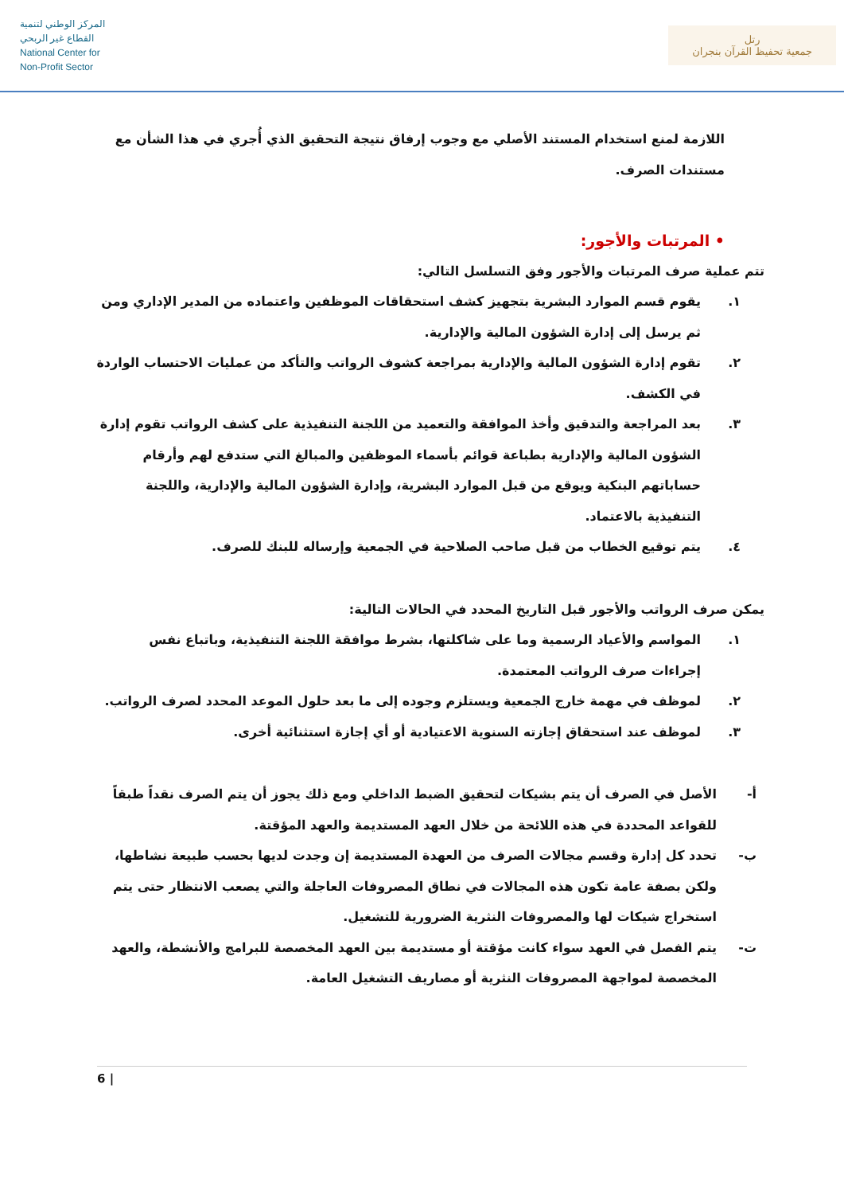المركز الوطني لتنمية
القطاع غير الربحي
National Center for
Non-Profit Sector
رتل
جمعية تحفيظ القرآن بنجران
اللازمة لمنع استخدام المستند الأصلي مع وجوب إرفاق نتيجة التحقيق الذي أُجري في هذا الشأن مع مستندات الصرف.
• المرتبات والأجور:
تتم عملية صرف المرتبات والأجور وفق التسلسل التالي:
١. يقوم قسم الموارد البشرية بتجهيز كشف استحقاقات الموظفين واعتماده من المدير الإداري ومن ثم يرسل إلى إدارة الشؤون المالية والإدارية.
٢. تقوم إدارة الشؤون المالية والإدارية بمراجعة كشوف الرواتب والتأكد من عمليات الاحتساب الواردة في الكشف.
٣. بعد المراجعة والتدقيق وأخذ الموافقة والتعميد من اللجنة التنفيذية على كشف الرواتب تقوم إدارة الشؤون المالية والإدارية بطباعة قوائم بأسماء الموظفين والمبالغ التي ستدفع لهم وأرقام حساباتهم البنكية ويوقع من قبل الموارد البشرية، وإدارة الشؤون المالية والإدارية، واللجنة التنفيذية بالاعتماد.
٤. يتم توقيع الخطاب من قبل صاحب الصلاحية في الجمعية وإرساله للبنك للصرف.
يمكن صرف الرواتب والأجور قبل التاريخ المحدد في الحالات التالية:
١. المواسم والأعياد الرسمية وما على شاكلتها، بشرط موافقة اللجنة التنفيذية، وباتباع نفس إجراءات صرف الرواتب المعتمدة.
٢. لموظف في مهمة خارج الجمعية ويستلزم وجوده إلى ما بعد حلول الموعد المحدد لصرف الرواتب.
٣. لموظف عند استحقاق إجازته السنوية الاعتيادية أو أي إجازة استثنائية أخرى.
أ- الأصل في الصرف أن يتم بشيكات لتحقيق الضبط الداخلي ومع ذلك يجوز أن يتم الصرف نقداً طبقاً للقواعد المحددة في هذه اللائحة من خلال العهد المستديمة والعهد المؤقتة.
ب- تحدد كل إدارة وقسم مجالات الصرف من العهدة المستديمة إن وجدت لديها بحسب طبيعة نشاطها، ولكن بصفة عامة تكون هذه المجالات في نطاق المصروفات العاجلة والتي يصعب الانتظار حتى يتم استخراج شيكات لها والمصروفات النثرية الضرورية للتشغيل.
ت- يتم الفصل في العهد سواء كانت مؤقتة أو مستديمة بين العهد المخصصة للبرامج والأنشطة، والعهد المخصصة لمواجهة المصروفات النثرية أو مصاريف التشغيل العامة.
6 |